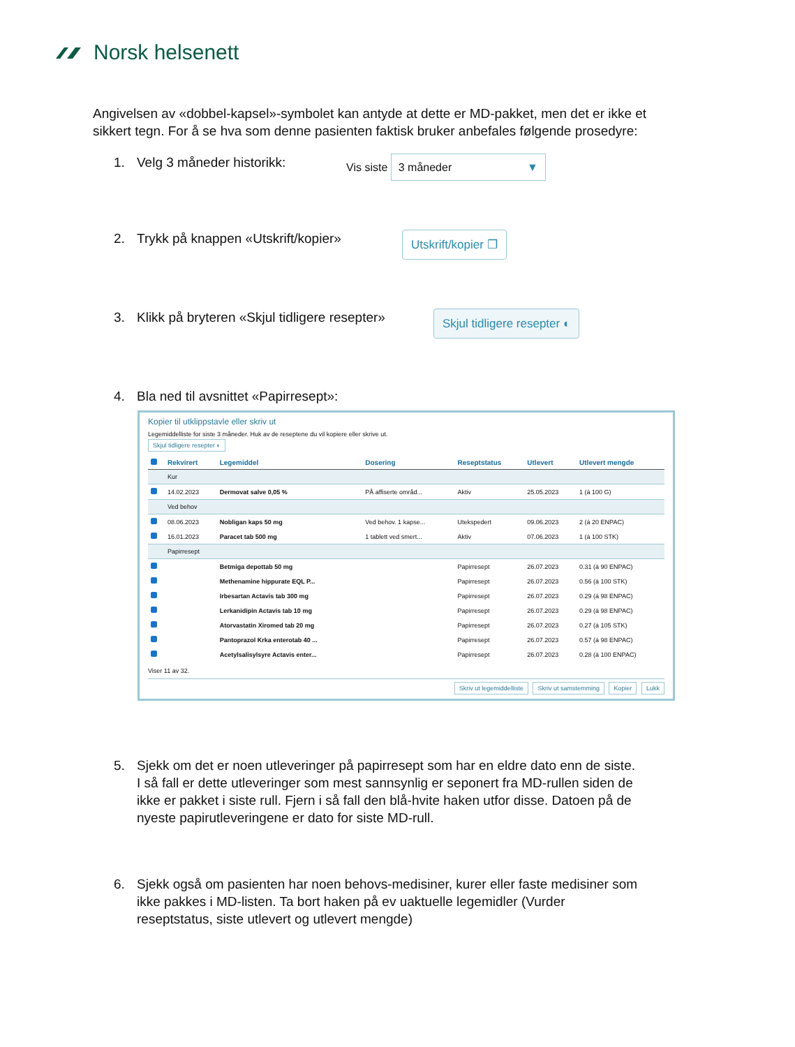Norsk helsenett
Angivelsen av «dobbel-kapsel»-symbolet kan antyde at dette er MD-pakket, men det er ikke et sikkert tegn. For å se hva som denne pasienten faktisk bruker anbefales følgende prosedyre:
1. Velg 3 måneder historikk: Vis siste 3 måneder ▼
2. Trykk på knappen «Utskrift/kopier» Utskrift/kopier ❐
3. Klikk på bryteren «Skjul tidligere resepter» Skjul tidligere resepter ◐
4. Bla ned til avsnittet «Papirresept»:
Kopier til utklippstavle eller skriv ut
Legemiddelliste for siste 3 måneder. Huk av de reseptene du vil kopiere eller skrive ut.
Skjul tidligere resepter ◐
| | Rekvirert | Legemiddel | Dosering | Reseptstatus | Utlevert | Utlevert mengde |
| --- | --- | --- | --- | --- | --- | --- |
| | Kur | | | | | |
| | 14.02.2023 | Dermovat salve 0,05 % | PÅ affiserte områd... | Aktiv | 25.05.2023 | 1 (á 100 G) |
| | Ved behov | | | | | |
| | 08.06.2023 | Nobligan kaps 50 mg | Ved behov. 1 kapse... | Utekspedert | 09.06.2023 | 2 (á 20 ENPAC) |
| | 16.01.2023 | Paracet tab 500 mg | 1 tablett ved smert... | Aktiv | 07.06.2023 | 1 (á 100 STK) |
| | Papirresept | | | | | |
| | | Betmiga depottab 50 mg | | Papirresept | 26.07.2023 | 0.31 (á 90 ENPAC) |
| | | Methenamine hippurate EQL P... | | Papirresept | 26.07.2023 | 0.56 (á 100 STK) |
| | | Irbesartan Actavis tab 300 mg | | Papirresept | 26.07.2023 | 0.29 (á 98 ENPAC) |
| | | Lerkanidipin Actavis tab 10 mg | | Papirresept | 26.07.2023 | 0.29 (á 98 ENPAC) |
| | | Atorvastatin Xiromed tab 20 mg | | Papirresept | 26.07.2023 | 0.27 (á 105 STK) |
| | | Pantoprazol Krka enterotab 40 ... | | Papirresept | 26.07.2023 | 0.57 (á 98 ENPAC) |
| | | Acetylsalisylsyre Actavis enter... | | Papirresept | 26.07.2023 | 0.28 (á 100 ENPAC) |
Viser 11 av 32.
Skriv ut legemiddelliste Skriv ut samstemming Kopier Lukk
5. Sjekk om det er noen utleveringer på papirresept som har en eldre dato enn de siste. I så fall er dette utleveringer som mest sannsynlig er seponert fra MD-rullen siden de ikke er pakket i siste rull. Fjern i så fall den blå-hvite haken utfor disse. Datoen på de nyeste papirutleveringene er dato for siste MD-rull.
6. Sjekk også om pasienten har noen behovs-medisiner, kurer eller faste medisiner som ikke pakkes i MD-listen. Ta bort haken på ev uaktuelle legemidler (Vurder reseptstatus, siste utlevert og utlevert mengde)